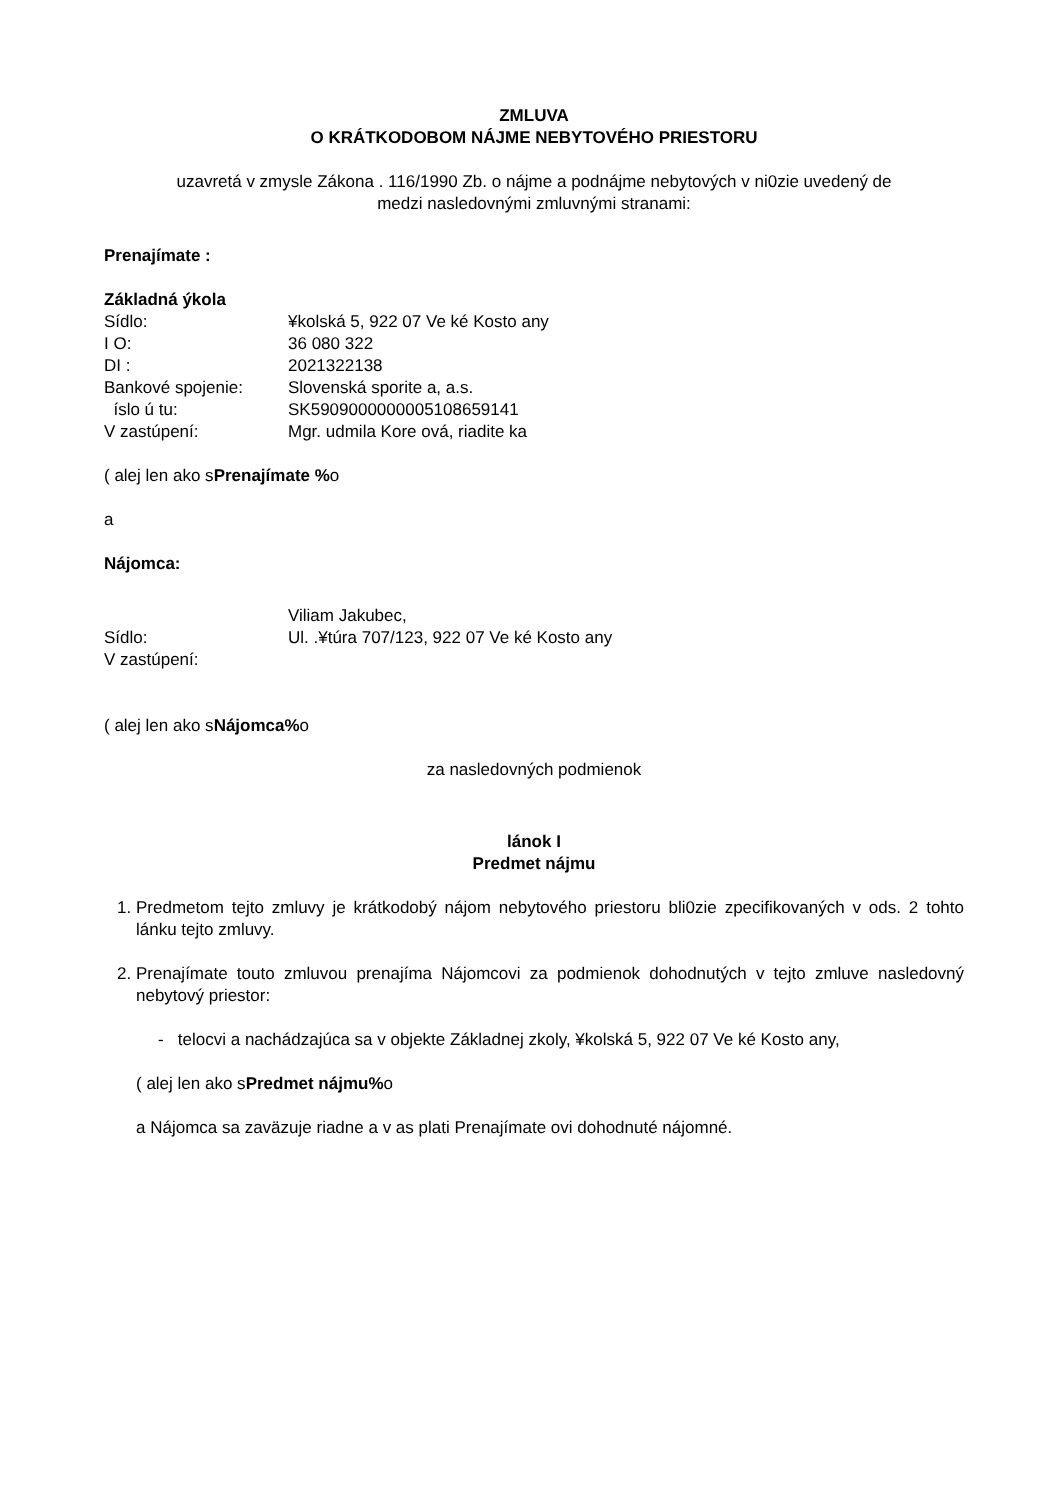ZMLUVA
O KRÁTKODOBOM NÁJME NEBYTOVÉHO PRIESTORU
uzavretá v zmysle Zákona . 116/1990 Zb. o nájme a podnájme nebytových v ni0zie uvedený de
medzi nasledovnými zmluvnými stranami:
Prenajímate :
Základná ýkola
Sídlo: ¥kolská 5, 922 07 Ve ké Kosto any
I O: 36 080 322
DI : 2021322138
Bankové spojenie: Slovenská sporite a, a.s.
íslo ú tu: SK5909000000005108659141
V zastúpení: Mgr. udmila Kore ová, riadite ka
( alej len ako sPrenajímate % o
a
Nájomca:
Viliam Jakubec,
Sídlo: Ul. .¥túra 707/123, 922 07 Ve ké Kosto any
V zastúpení:
( alej len ako sNájomca% o
za nasledovných podmienok
lánok I
Predmet nájmu
1. Predmetom tejto zmluvy je krátkodobý nájom nebytového priestoru bli0zie zpecifikovaných v ods. 2 tohto lánku tejto zmluvy.
2. Prenajímate touto zmluvou prenajíma Nájomcovi za podmienok dohodnutých v tejto zmluve nasledovný nebytový priestor:
- telocvi a nachádzajúca sa v objekte Základnej zkoly, ¥kolská 5, 922 07 Ve ké Kosto any,
( alej len ako sPredmet nájmu% o
a Nájomca sa zaväzuje riadne a v as plati Prenajímate ovi dohodnuté nájomné.